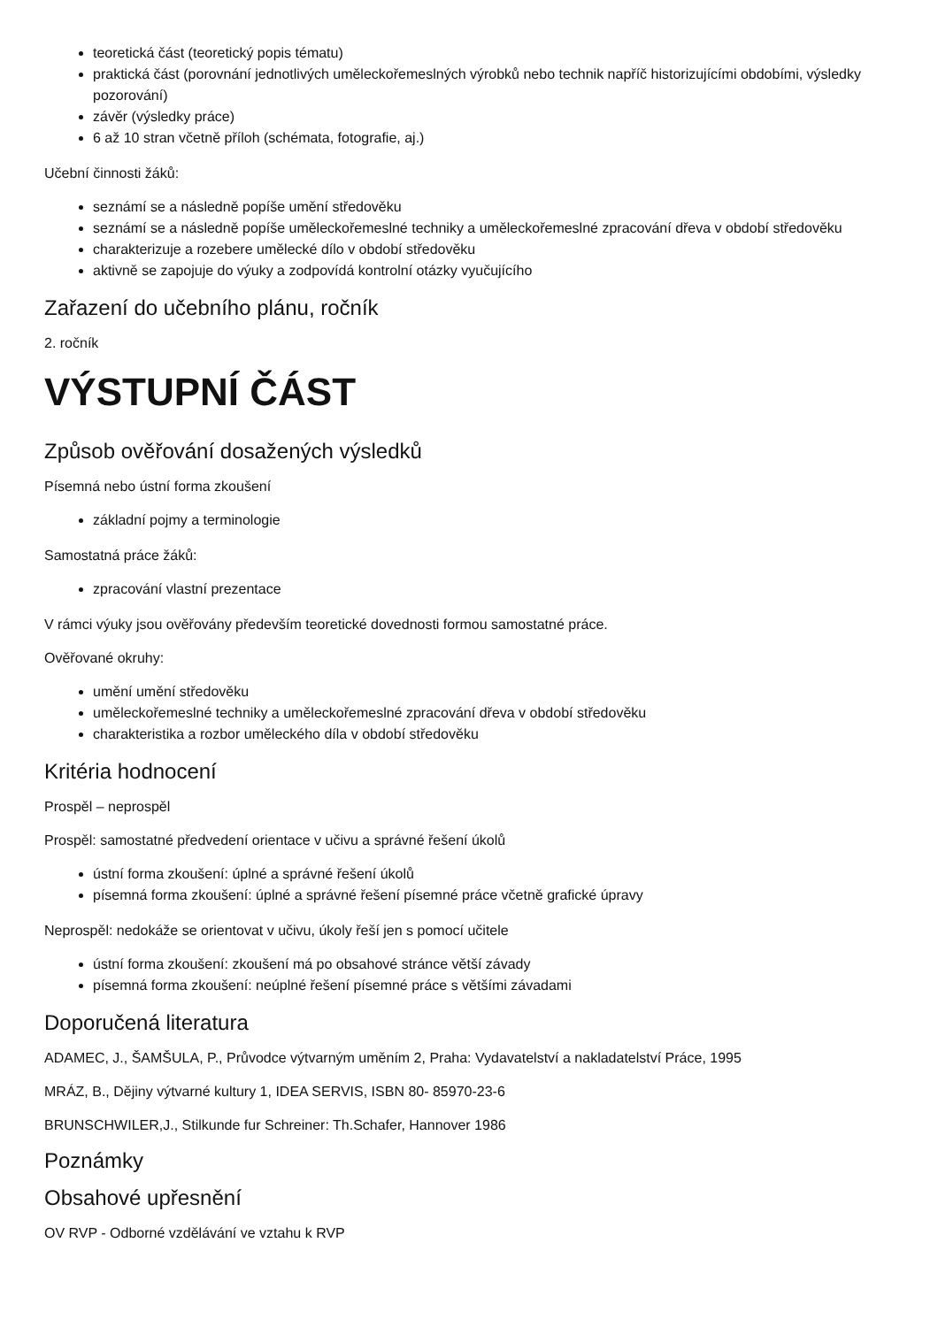teoretická část (teoretický popis tématu)
praktická část (porovnání jednotlivých uměleckořemeslných výrobků nebo technik napříč historizujícími obdobími, výsledky pozorování)
závěr (výsledky práce)
6 až 10 stran včetně příloh (schémata, fotografie, aj.)
Učební činnosti žáků:
seznámí se a následně popíše umění středověku
seznámí se a následně popíše uměleckořemeslné techniky a uměleckořemeslné zpracování dřeva v období středověku
charakterizuje a rozebere umělecké dílo v období středověku
aktivně se zapojuje do výuky a zodpovídá kontrolní otázky vyučujícího
Zařazení do učebního plánu, ročník
2. ročník
VÝSTUPNÍ ČÁST
Způsob ověřování dosažených výsledků
Písemná nebo ústní forma zkoušení
základní pojmy a terminologie
Samostatná práce žáků:
zpracování vlastní prezentace
V rámci výuky jsou ověřovány především teoretické dovednosti formou samostatné práce.
Ověřované okruhy:
umění umění středověku
uměleckořemeslné techniky a uměleckořemeslné zpracování dřeva v období středověku
charakteristika a rozbor uměleckého díla v období středověku
Kritéria hodnocení
Prospěl – neprospěl
Prospěl: samostatné předvedení orientace v učivu a správné řešení úkolů
ústní forma zkoušení: úplné a správné řešení úkolů
písemná forma zkoušení: úplné a správné řešení písemné práce včetně grafické úpravy
Neprospěl: nedokáže se orientovat v učivu, úkoly řeší jen s pomocí učitele
ústní forma zkoušení: zkoušení má po obsahové stránce větší závady
písemná forma zkoušení: neúplné řešení písemné práce s většími závadami
Doporučená literatura
ADAMEC, J., ŠAMŠULA, P., Průvodce výtvarným uměním 2, Praha: Vydavatelství a nakladatelství Práce, 1995
MRÁZ, B., Dějiny výtvarné kultury 1, IDEA SERVIS, ISBN 80- 85970-23-6
BRUNSCHWILER,J., Stilkunde fur Schreiner: Th.Schafer, Hannover 1986
Poznámky
Obsahové upřesnění
OV RVP - Odborné vzdělávání ve vztahu k RVP